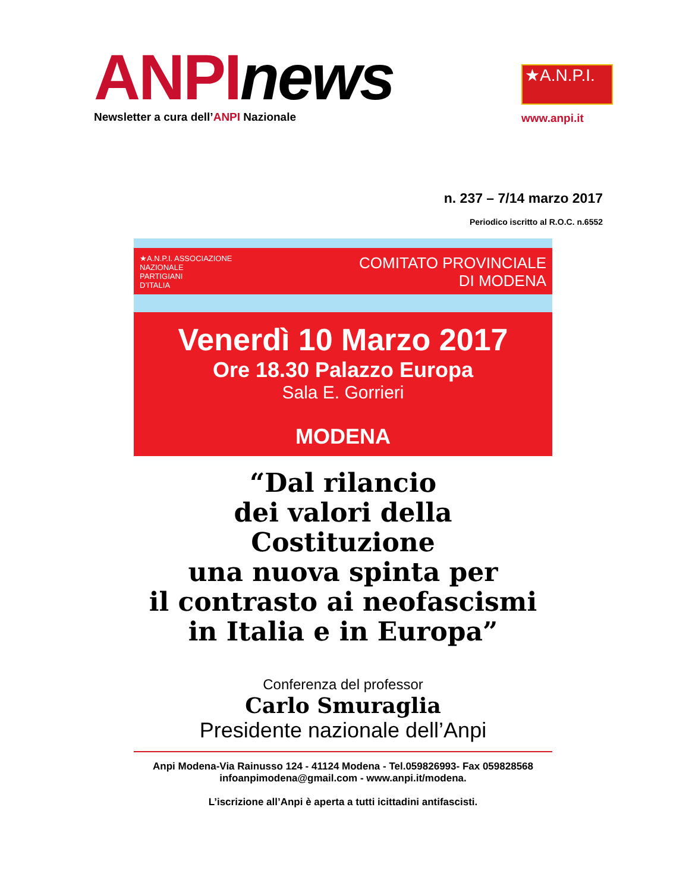ANPI news
Newsletter a cura dell’ANPI Nazionale
★A.N.P.I.
www.anpi.it
n. 237 – 7/14 marzo 2017
Periodico iscritto al R.O.C. n.6552
★A.N.P.I. ASSOCIAZIONE
NAZIONALE
PARTIGIANI
D’ITALIA
COMITATO PROVINCIALE
DI MODENA
Venerdì 10 Marzo 2017
Ore 18.30 Palazzo Europa
Sala E. Gorrieri
MODENA
“Dal rilancio
dei valori della
Costituzione
una nuova spinta per
il contrasto ai neofascismi
in Italia e in Europa”
Conferenza del professor
Carlo Smuraglia
Presidente nazionale dell’Anpi
Anpi Modena-Via Rainusso 124 - 41124 Modena - Tel.059826993- Fax 059828568
infoanpimodena@gmail.com - www.anpi.it/modena.
L’iscrizione all’Anpi è aperta a tutti icittadini antifascisti.